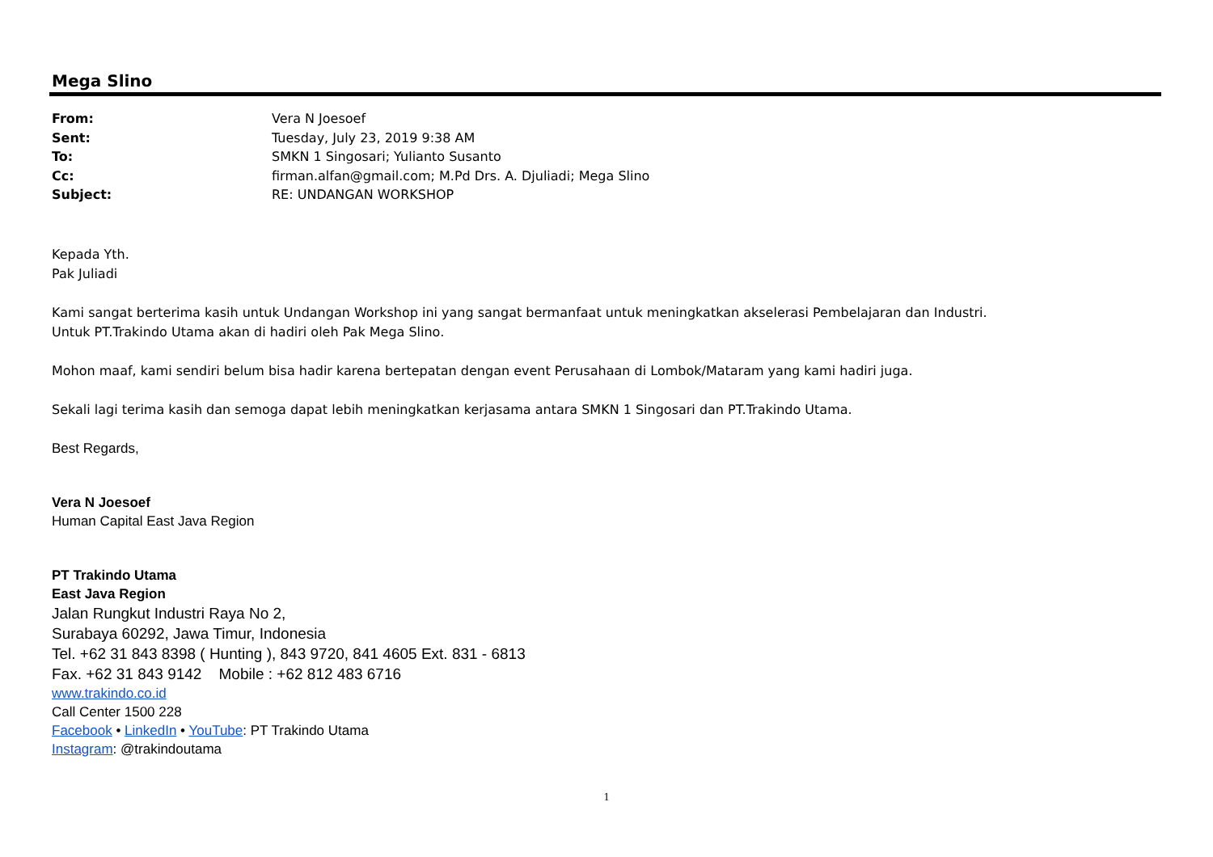Mega Slino
| From: | Vera N Joesoef |
| Sent: | Tuesday, July 23, 2019 9:38 AM |
| To: | SMKN 1 Singosari; Yulianto Susanto |
| Cc: | firman.alfan@gmail.com; M.Pd Drs. A. Djuliadi; Mega Slino |
| Subject: | RE: UNDANGAN WORKSHOP |
Kepada Yth.
Pak Juliadi
Kami sangat berterima kasih untuk Undangan Workshop ini yang sangat bermanfaat untuk meningkatkan akselerasi Pembelajaran dan Industri.
Untuk PT.Trakindo Utama akan di hadiri oleh Pak Mega Slino.
Mohon maaf, kami sendiri belum bisa hadir karena bertepatan dengan event Perusahaan di Lombok/Mataram yang kami hadiri juga.
Sekali lagi terima kasih dan semoga dapat lebih meningkatkan kerjasama antara SMKN 1 Singosari dan PT.Trakindo Utama.
Best Regards,
Vera N Joesoef
Human Capital East Java Region
PT Trakindo Utama
East Java Region
Jalan Rungkut Industri Raya No 2,
Surabaya 60292, Jawa Timur, Indonesia
Tel. +62 31 843 8398 ( Hunting ), 843 9720, 841 4605 Ext. 831 - 6813
Fax. +62 31 843 9142 Mobile : +62 812 483 6716
www.trakindo.co.id
Call Center 1500 228
Facebook • LinkedIn • YouTube: PT Trakindo Utama
Instagram: @trakindoutama
1